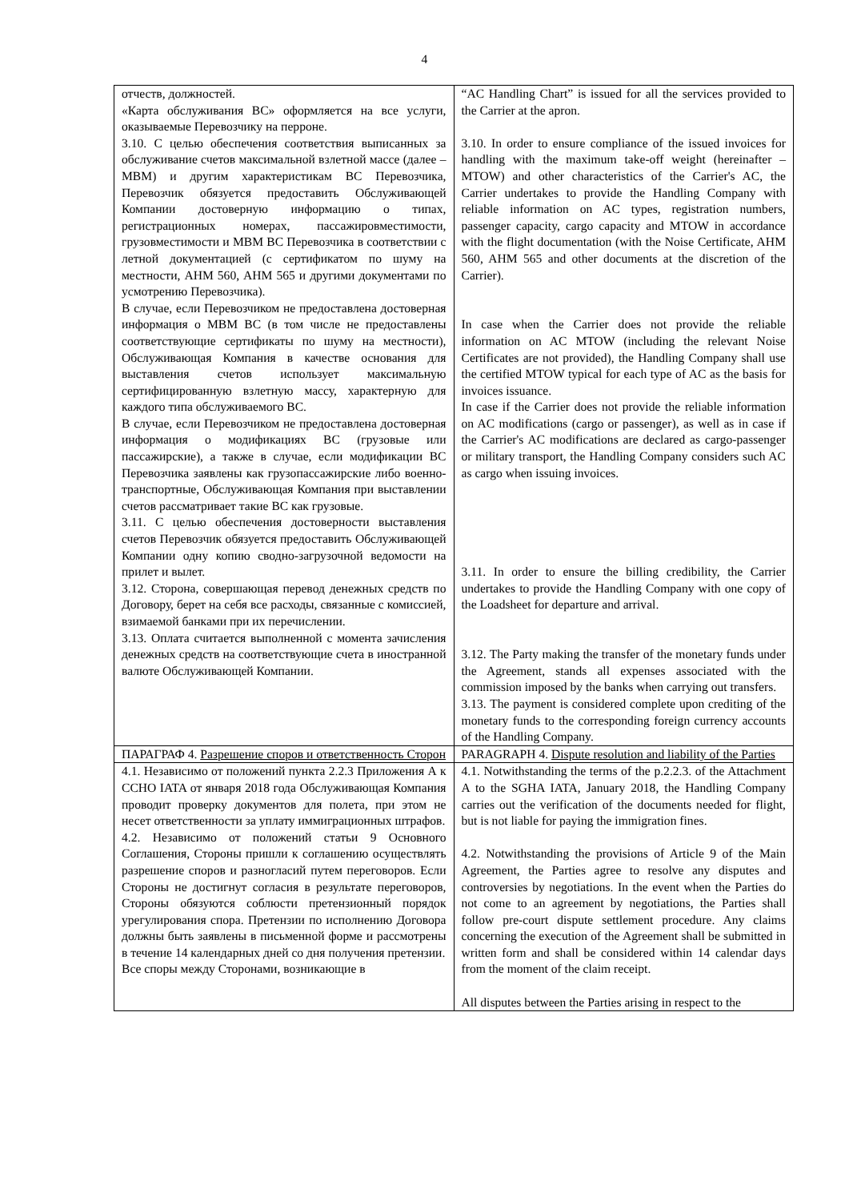4
| отчеств, должностей. «Карта обслуживания ВС» оформляется на все услуги, оказываемые Перевозчику на перроне. 3.10. С целью обеспечения соответствия выписанных за обслуживание счетов максимальной взлетной массе (далее – МВМ) и другим характеристикам ВС Перевозчика, Перевозчик обязуется предоставить Обслуживающей Компании достоверную информацию о типах, регистрационных номерах, пассажировместимости, грузовместимости и МВМ ВС Перевозчика в соответствии с летной документацией (с сертификатом по шуму на местности, АНМ 560, АНМ 565 и другими документами по усмотрению Перевозчика). В случае, если Перевозчиком не предоставлена достоверная информация о МВМ ВС (в том числе не предоставлены соответствующие сертификаты по шуму на местности), Обслуживающая Компания в качестве основания для выставления счетов использует максимальную сертифицированную взлетную массу, характерную для каждого типа обслуживаемого ВС. В случае, если Перевозчиком не предоставлена достоверная информация о модификациях ВС (грузовые или пассажирские), а также в случае, если модификации ВС Перевозчика заявлены как грузопассажирские либо военно-транспортные, Обслуживающая Компания при выставлении счетов рассматривает такие ВС как грузовые. 3.11. С целью обеспечения достоверности выставления счетов Перевозчик обязуется предоставить Обслуживающей Компании одну копию сводно-загрузочной ведомости на прилет и вылет. 3.12. Сторона, совершающая перевод денежных средств по Договору, берет на себя все расходы, связанные с комиссией, взимаемой банками при их перечислении. 3.13. Оплата считается выполненной с момента зачисления денежных средств на соответствующие счета в иностранной валюте Обслуживающей Компании. | “AC Handling Chart” is issued for all the services provided to the Carrier at the apron. 3.10. In order to ensure compliance of the issued invoices for handling with the maximum take-off weight (hereinafter – MTOW) and other characteristics of the Carrier's AC, the Carrier undertakes to provide the Handling Company with reliable information on AC types, registration numbers, passenger capacity, cargo capacity and MTOW in accordance with the flight documentation (with the Noise Certificate, AHM 560, AHM 565 and other documents at the discretion of the Carrier). In case when the Carrier does not provide the reliable information on AC MTOW (including the relevant Noise Certificates are not provided), the Handling Company shall use the certified MTOW typical for each type of AC as the basis for invoices issuance. In case if the Carrier does not provide the reliable information on AC modifications (cargo or passenger), as well as in case if the Carrier's AC modifications are declared as cargo-passenger or military transport, the Handling Company considers such AC as cargo when issuing invoices. 3.11. In order to ensure the billing credibility, the Carrier undertakes to provide the Handling Company with one copy of the Loadsheet for departure and arrival. 3.12. The Party making the transfer of the monetary funds under the Agreement, stands all expenses associated with the commission imposed by the banks when carrying out transfers. 3.13. The payment is considered complete upon crediting of the monetary funds to the corresponding foreign currency accounts of the Handling Company. |
| ПАРАГРАФ 4. Разрешение споров и ответственность Сторон | PARAGRAPH 4. Dispute resolution and liability of the Parties |
| 4.1. Независимо от положений пункта 2.2.3 Приложения А к ССНО IATA от января 2018 года Обслуживающая Компания проводит проверку документов для полета, при этом не несет ответственности за уплату иммиграционных штрафов. 4.2. Независимо от положений статьи 9 Основного Соглашения, Стороны пришли к соглашению осуществлять разрешение споров и разногласий путем переговоров. Если Стороны не достигнут согласия в результате переговоров, Стороны обязуются соблюсти претензионный порядок урегулирования спора. Претензии по исполнению Договора должны быть заявлены в письменной форме и рассмотрены в течение 14 календарных дней со дня получения претензии. Все споры между Сторонами, возникающие в | 4.1. Notwithstanding the terms of the p.2.2.3. of the Attachment A to the SGHA IATA, January 2018, the Handling Company carries out the verification of the documents needed for flight, but is not liable for paying the immigration fines. 4.2. Notwithstanding the provisions of Article 9 of the Main Agreement, the Parties agree to resolve any disputes and controversies by negotiations. In the event when the Parties do not come to an agreement by negotiations, the Parties shall follow pre-court dispute settlement procedure. Any claims concerning the execution of the Agreement shall be submitted in written form and shall be considered within 14 calendar days from the moment of the claim receipt. All disputes between the Parties arising in respect to the |